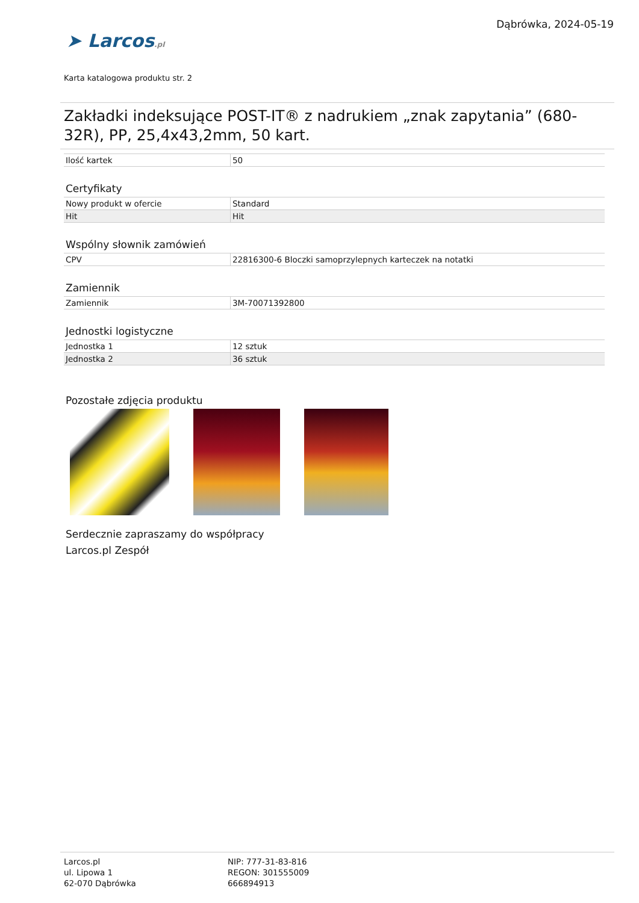Dąbrówka, 2024-05-19
➤ Larcos.pl
Karta katalogowa produktu str. 2
Zakładki indeksujące POST-IT® z nadrukiem „znak zapytania” (680-32R), PP, 25,4x43,2mm, 50 kart.
| Ilość kartek | 50 |
Certyfikaty
| Nowy produkt w ofercie | Standard |
| Hit | Hit |
Wspólny słownik zamówień
| CPV | 22816300-6 Bloczki samoprzylepnych karteczek na notatki |
Zamiennik
| Zamiennik | 3M-70071392800 |
Jednostki logistyczne
| Jednostka 1 | 12 sztuk |
| Jednostka 2 | 36 sztuk |
Pozostałe zdjęcia produktu
Serdecznie zapraszamy do współpracy
Larcos.pl Zespół
Larcos.pl
ul. Lipowa 1
62-070 Dąbrówka
NIP: 777-31-83-816
REGON: 301555009
666894913